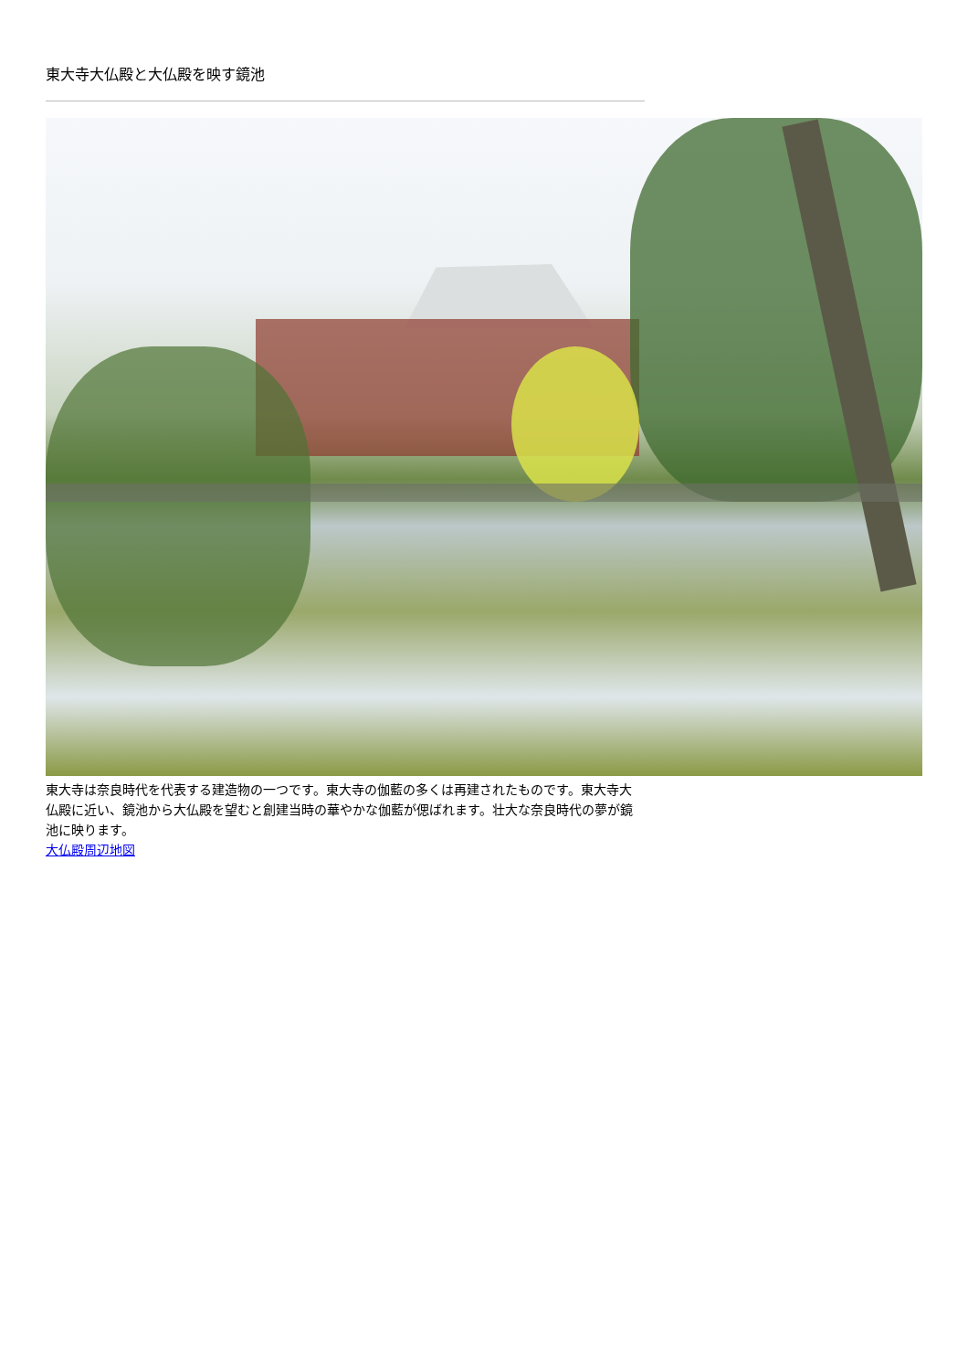東大寺大仏殿と大仏殿を映す鏡池
東大寺は奈良時代を代表する建造物の一つです。東大寺の伽藍の多くは再建されたものです。東大寺大仏殿に近い、鏡池から大仏殿を望むと創建当時の華やかな伽藍が偲ばれます。壮大な奈良時代の夢が鏡池に映ります。
大仏殿周辺地図